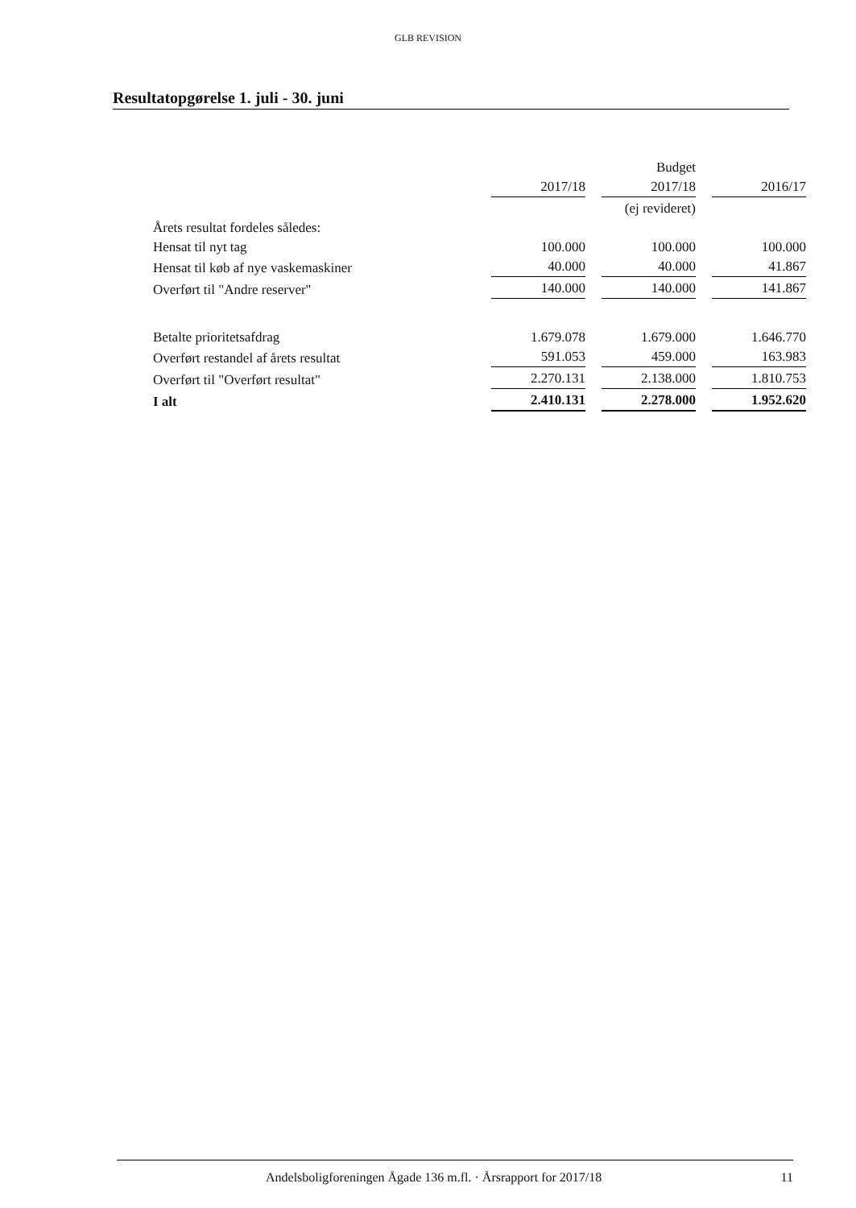GLB REVISION
Resultatopgørelse 1. juli - 30. juni
| | | Budget | |
| | 2017/18 | 2017/18 | 2016/17 |
| | | (ej revideret) | |
| Årets resultat fordeles således: | | | |
| Hensat til nyt tag | 100.000 | 100.000 | 100.000 |
| Hensat til køb af nye vaskemaskiner | 40.000 | 40.000 | 41.867 |
| Overført til "Andre reserver" | 140.000 | 140.000 | 141.867 |
| Betalte prioritetsafdrag | 1.679.078 | 1.679.000 | 1.646.770 |
| Overført restandel af årets resultat | 591.053 | 459.000 | 163.983 |
| Overført til "Overført resultat" | 2.270.131 | 2.138.000 | 1.810.753 |
| I alt | 2.410.131 | 2.278.000 | 1.952.620 |
Andelsboligforeningen Ågade 136 m.fl. · Årsrapport for 2017/18 11